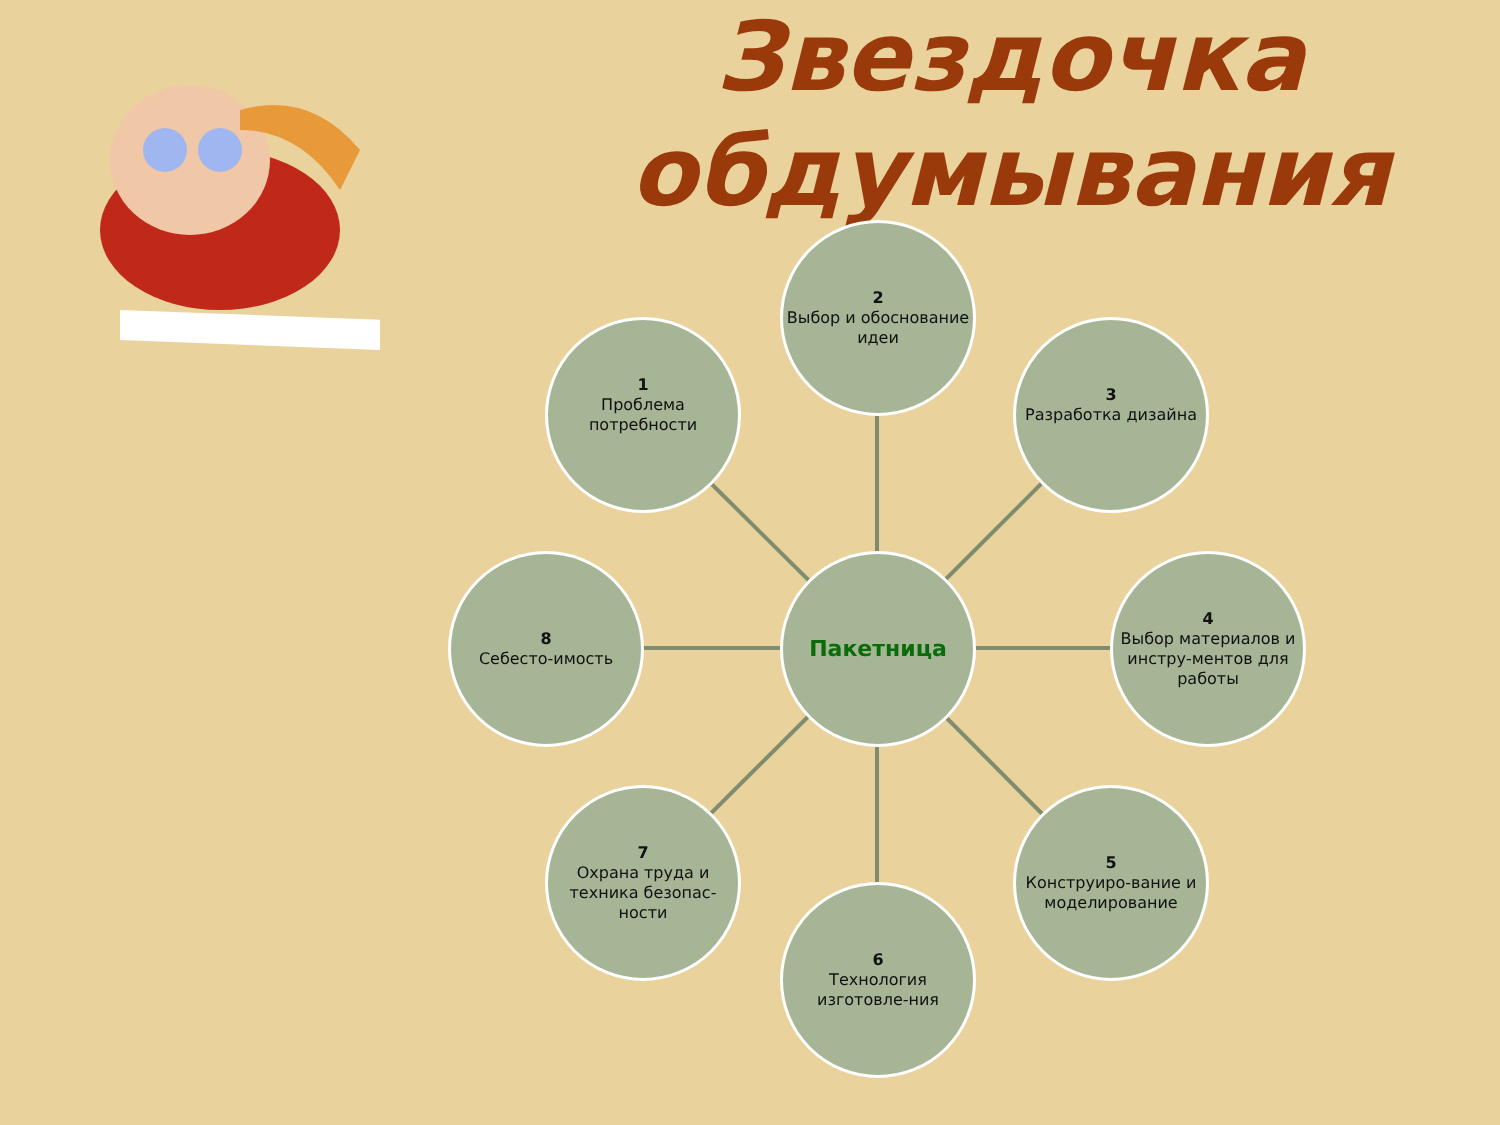Звездочка обдумывания
2
Выбор и обоснование идеи
1
Проблема потребности
3
Разработка дизайна
8
Себесто-имость
Пакетница
4
Выбор материалов и инстру-ментов для работы
7
Охрана труда и техника безопас-ности
5
Конструиро-вание и моделирование
6
Технология изготовле-ния